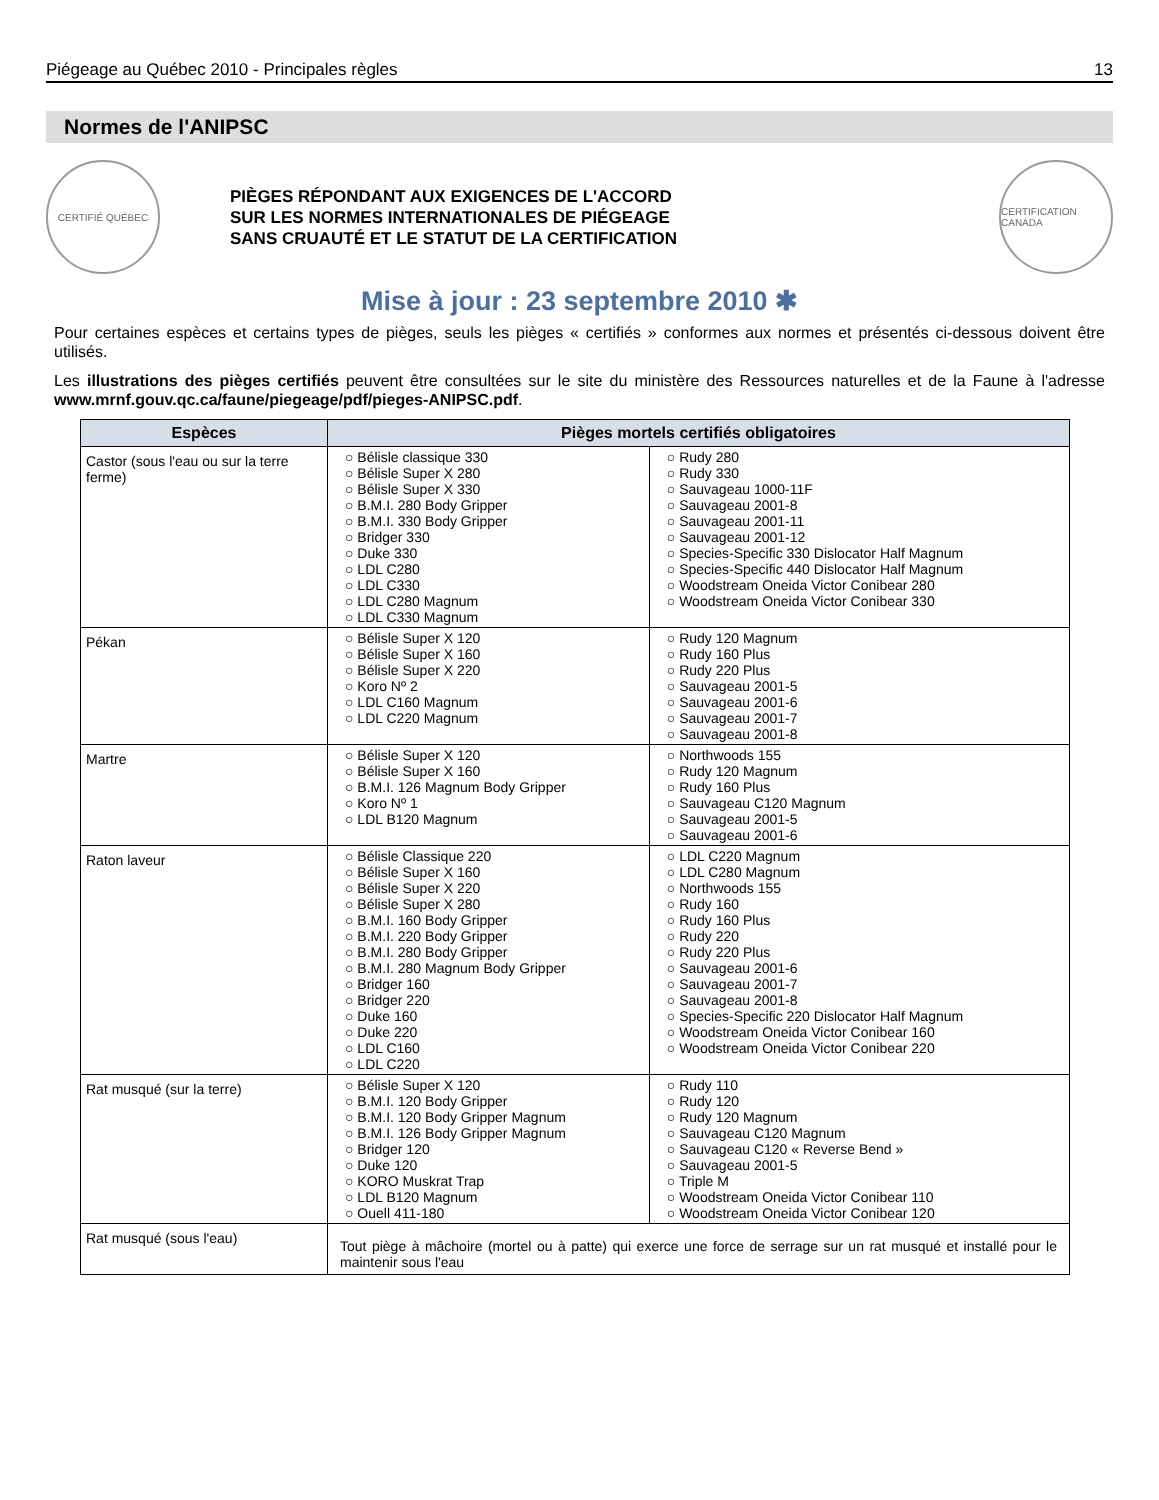Piégeage au Québec 2010 - Principales règles 13
Normes de l'ANIPSC
CERTIFIÉ QUÉBEC
PIÈGES RÉPONDANT AUX EXIGENCES DE L'ACCORD
SUR LES NORMES INTERNATIONALES DE PIÉGEAGE
SANS CRUAUTÉ ET LE STATUT DE LA CERTIFICATION
CERTIFICATION CANADA
Mise à jour : 23 septembre 2010 ✱
Pour certaines espèces et certains types de pièges, seuls les pièges « certifiés » conformes aux normes et présentés ci-dessous doivent être utilisés.
Les illustrations des pièges certifiés peuvent être consultées sur le site du ministère des Ressources naturelles et de la Faune à l'adresse www.mrnf.gouv.qc.ca/faune/piegeage/pdf/pieges-ANIPSC.pdf.
| Espèces | Pièges mortels certifiés obligatoires | |
| --- | --- | --- |
| Castor (sous l'eau ou sur la terre ferme) | ○ Bélisle classique 330 ○ Bélisle Super X 280 ○ Bélisle Super X 330 ○ B.M.I. 280 Body Gripper ○ B.M.I. 330 Body Gripper ○ Bridger 330 ○ Duke 330 ○ LDL C280 ○ LDL C330 ○ LDL C280 Magnum ○ LDL C330 Magnum | ○ Rudy 280 ○ Rudy 330 ○ Sauvageau 1000-11F ○ Sauvageau 2001-8 ○ Sauvageau 2001-11 ○ Sauvageau 2001-12 ○ Species-Specific 330 Dislocator Half Magnum ○ Species-Specific 440 Dislocator Half Magnum ○ Woodstream Oneida Victor Conibear 280 ○ Woodstream Oneida Victor Conibear 330 |
| Pékan | ○ Bélisle Super X 120 ○ Bélisle Super X 160 ○ Bélisle Super X 220 ○ Koro Nº 2 ○ LDL C160 Magnum ○ LDL C220 Magnum | ○ Rudy 120 Magnum ○ Rudy 160 Plus ○ Rudy 220 Plus ○ Sauvageau 2001-5 ○ Sauvageau 2001-6 ○ Sauvageau 2001-7 ○ Sauvageau 2001-8 |
| Martre | ○ Bélisle Super X 120 ○ Bélisle Super X 160 ○ B.M.I. 126 Magnum Body Gripper ○ Koro Nº 1 ○ LDL B120 Magnum | ○ Northwoods 155 ○ Rudy 120 Magnum ○ Rudy 160 Plus ○ Sauvageau C120 Magnum ○ Sauvageau 2001-5 ○ Sauvageau 2001-6 |
| Raton laveur | ○ Bélisle Classique 220 ○ Bélisle Super X 160 ○ Bélisle Super X 220 ○ Bélisle Super X 280 ○ B.M.I. 160 Body Gripper ○ B.M.I. 220 Body Gripper ○ B.M.I. 280 Body Gripper ○ B.M.I. 280 Magnum Body Gripper ○ Bridger 160 ○ Bridger 220 ○ Duke 160 ○ Duke 220 ○ LDL C160 ○ LDL C220 | ○ LDL C220 Magnum ○ LDL C280 Magnum ○ Northwoods 155 ○ Rudy 160 ○ Rudy 160 Plus ○ Rudy 220 ○ Rudy 220 Plus ○ Sauvageau 2001-6 ○ Sauvageau 2001-7 ○ Sauvageau 2001-8 ○ Species-Specific 220 Dislocator Half Magnum ○ Woodstream Oneida Victor Conibear 160 ○ Woodstream Oneida Victor Conibear 220 |
| Rat musqué (sur la terre) | ○ Bélisle Super X 120 ○ B.M.I. 120 Body Gripper ○ B.M.I. 120 Body Gripper Magnum ○ B.M.I. 126 Body Gripper Magnum ○ Bridger 120 ○ Duke 120 ○ KORO Muskrat Trap ○ LDL B120 Magnum ○ Ouell 411-180 | ○ Rudy 110 ○ Rudy 120 ○ Rudy 120 Magnum ○ Sauvageau C120 Magnum ○ Sauvageau C120 « Reverse Bend » ○ Sauvageau 2001-5 ○ Triple M ○ Woodstream Oneida Victor Conibear 110 ○ Woodstream Oneida Victor Conibear 120 |
| Rat musqué (sous l'eau) | Tout piège à mâchoire (mortel ou à patte) qui exerce une force de serrage sur un rat musqué et installé pour le maintenir sous l'eau | |